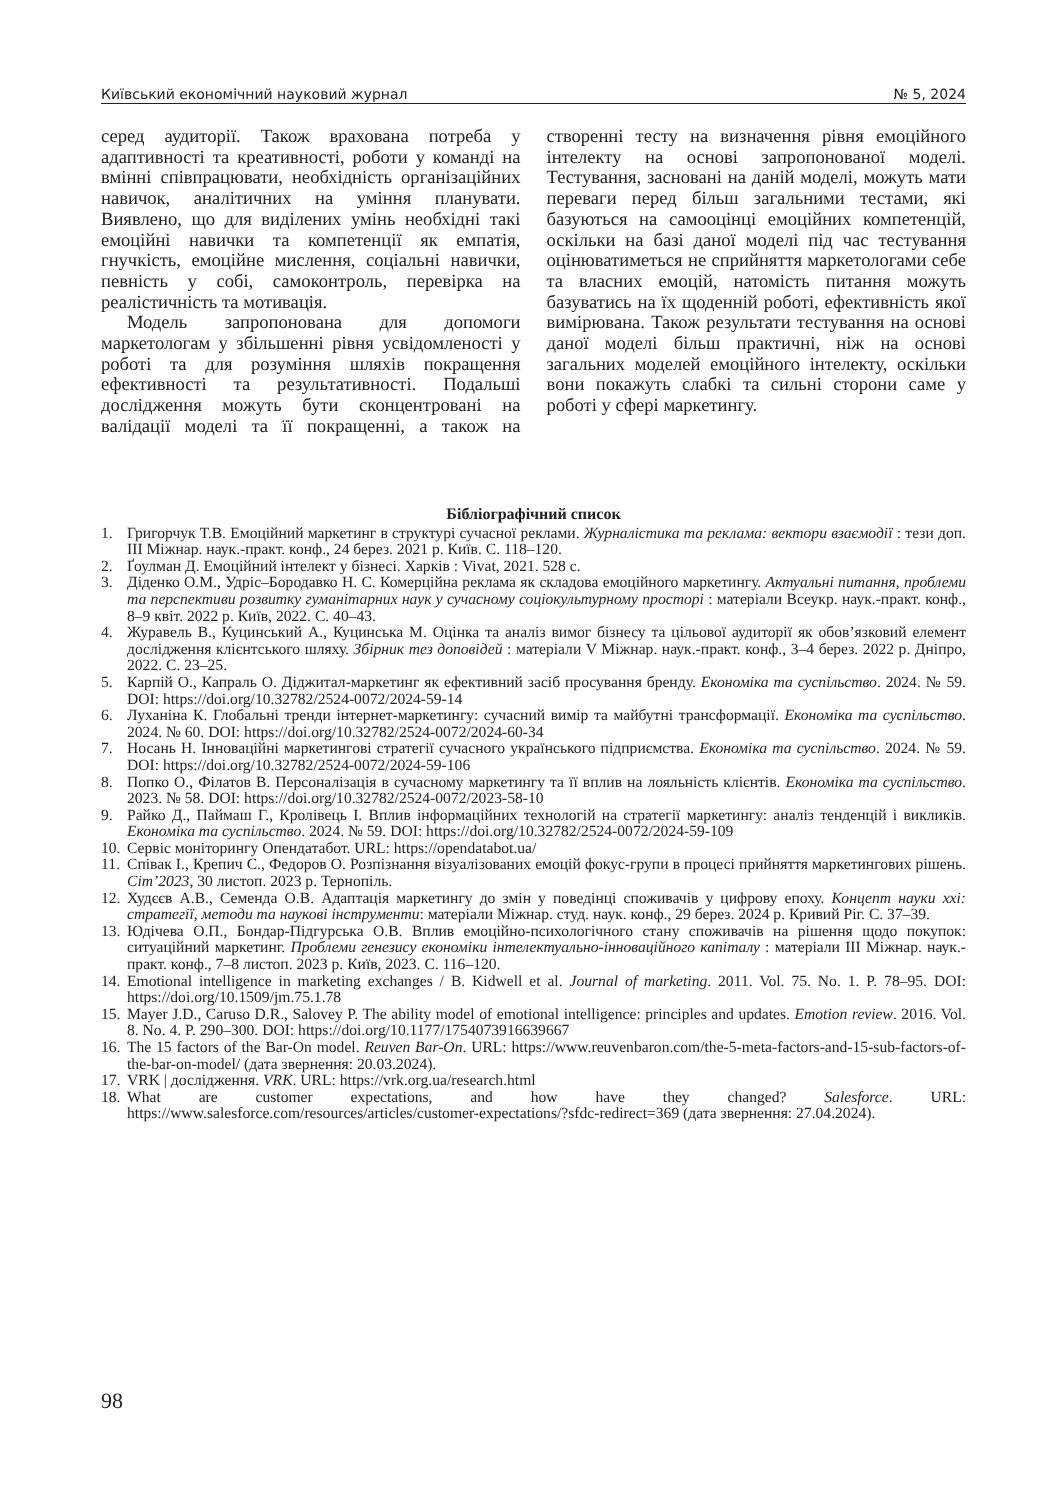Київський економічний науковий журнал № 5, 2024
серед аудиторії. Також врахована потреба у адаптивності та креативності, роботи у команді на вмінні співпрацювати, необхідність організаційних навичок, аналітичних на уміння планувати. Виявлено, що для виділених умінь необхідні такі емоційні навички та компетенції як емпатія, гнучкість, емоційне мислення, соціальні навички, певність у собі, самоконтроль, перевірка на реалістичність та мотивація.
Модель запропонована для допомоги маркетологам у збільшенні рівня усвідомленості у роботі та для розуміння шляхів покращення ефективності та результативності. Подальші дослідження можуть бути сконцентровані на валідації моделі та її покращенні, а також на створенні тесту на визначення рівня емоційного інтелекту на основі запропонованої моделі. Тестування, засновані на даній моделі, можуть мати переваги перед більш загальними тестами, які базуються на самооцінці емоційних компетенцій, оскільки на базі даної моделі під час тестування оцінюватиметься не сприйняття маркетологами себе та власних емоцій, натомість питання можуть базуватись на їх щоденній роботі, ефективність якої вимірювана. Також результати тестування на основі даної моделі більш практичні, ніж на основі загальних моделей емоційного інтелекту, оскільки вони покажуть слабкі та сильні сторони саме у роботі у сфері маркетингу.
Бібліографічний список
1. Григорчук Т.В. Емоційний маркетинг в структурі сучасної реклами. Журналістика та реклама: вектори взаємодії : тези доп. III Міжнар. наук.-практ. конф., 24 берез. 2021 р. Київ. С. 118–120.
2. Ґоулман Д. Емоційний інтелект у бізнесі. Харків : Vivat, 2021. 528 с.
3. Діденко О.М., Удріс–Бородавко Н. С. Комерційна реклама як складова емоційного маркетингу. Актуальні питання, проблеми та перспективи розвитку гуманітарних наук у сучасному соціокультурному просторі : матеріали Всеукр. наук.-практ. конф., 8–9 квіт. 2022 р. Київ, 2022. С. 40–43.
4. Журавель В., Куцинський А., Куцинська М. Оцінка та аналіз вимог бізнесу та цільової аудиторії як обов’язковий елемент дослідження клієнтського шляху. Збірник тез доповідей : матеріали V Міжнар. наук.-практ. конф., 3–4 берез. 2022 р. Дніпро, 2022. С. 23–25.
5. Карпій О., Капраль О. Діджитал-маркетинг як ефективний засіб просування бренду. Економіка та суспільство. 2024. № 59. DOI: https://doi.org/10.32782/2524-0072/2024-59-14
6. Луханіна К. Глобальні тренди інтернет-маркетингу: сучасний вимір та майбутні трансформації. Економіка та суспільство. 2024. № 60. DOI: https://doi.org/10.32782/2524-0072/2024-60-34
7. Носань Н. Інноваційні маркетингові стратегії сучасного українського підприємства. Економіка та суспільство. 2024. № 59. DOI: https://doi.org/10.32782/2524-0072/2024-59-106
8. Попко О., Філатов В. Персоналізація в сучасному маркетингу та її вплив на лояльність клієнтів. Економіка та суспільство. 2023. № 58. DOI: https://doi.org/10.32782/2524-0072/2023-58-10
9. Райко Д., Паймаш Г., Кролівець І. Вплив інформаційних технологій на стратегії маркетингу: аналіз тенденцій і викликів. Економіка та суспільство. 2024. № 59. DOI: https://doi.org/10.32782/2524-0072/2024-59-109
10. Сервіс моніторингу Опендатабот. URL: https://opendatabot.ua/
11. Співак І., Крепич С., Федоров О. Розпізнання візуалізованих емоцій фокус-групи в процесі прийняття маркетингових рішень. Cіт’2023, 30 листоп. 2023 р. Тернопіль.
12. Худєєв А.В., Семенда О.В. Адаптація маркетингу до змін у поведінці споживачів у цифрову епоху. Концепт науки ххі: стратегії, методи та наукові інструменти: матеріали Міжнар. студ. наук. конф., 29 берез. 2024 р. Кривий Ріг. С. 37–39.
13. Юдічева О.П., Бондар-Підгурська О.В. Вплив емоційно-психологічного стану споживачів на рішення щодо покупок: ситуаційний маркетинг. Проблеми генезису економіки інтелектуально-інноваційного капіталу : матеріали III Міжнар. наук.-практ. конф., 7–8 листоп. 2023 р. Київ, 2023. С. 116–120.
14. Emotional intelligence in marketing exchanges / B. Kidwell et al. Journal of marketing. 2011. Vol. 75. No. 1. P. 78–95. DOI: https://doi.org/10.1509/jm.75.1.78
15. Mayer J.D., Caruso D.R., Salovey P. The ability model of emotional intelligence: principles and updates. Emotion review. 2016. Vol. 8. No. 4. P. 290–300. DOI: https://doi.org/10.1177/1754073916639667
16. The 15 factors of the Bar-On model. Reuven Bar-On. URL: https://www.reuvenbaron.com/the-5-meta-factors-and-15-sub-factors-of-the-bar-on-model/ (дата звернення: 20.03.2024).
17. VRK | дослідження. VRK. URL: https://vrk.org.ua/research.html
18. What are customer expectations, and how have they changed? Salesforce. URL: https://www.salesforce.com/resources/articles/customer-expectations/?sfdc-redirect=369 (дата звернення: 27.04.2024).
98